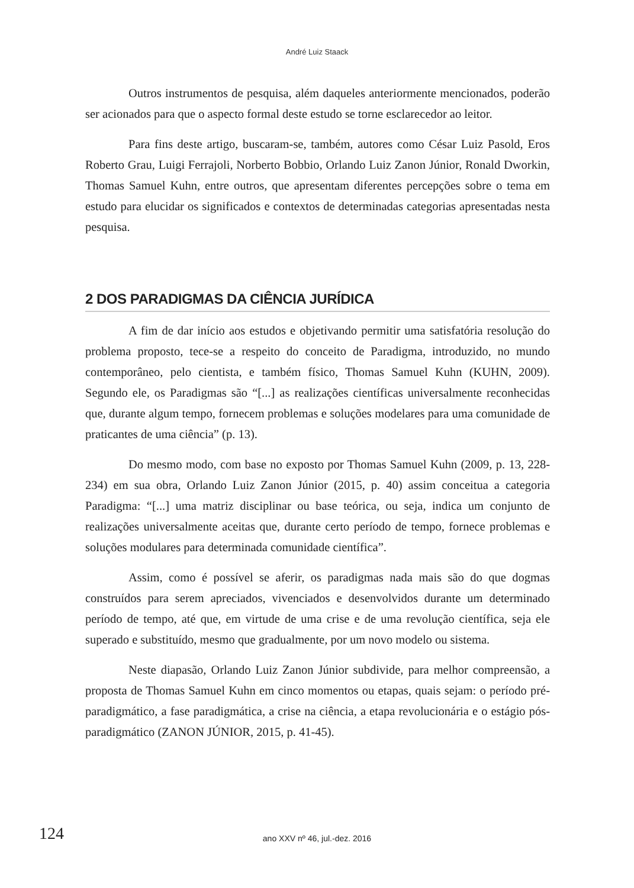André Luiz Staack
Outros instrumentos de pesquisa, além daqueles anteriormente mencionados, poderão ser acionados para que o aspecto formal deste estudo se torne esclarecedor ao leitor.
Para fins deste artigo, buscaram-se, também, autores como César Luiz Pasold, Eros Roberto Grau, Luigi Ferrajoli, Norberto Bobbio, Orlando Luiz Zanon Júnior, Ronald Dworkin, Thomas Samuel Kuhn, entre outros, que apresentam diferentes percepções sobre o tema em estudo para elucidar os significados e contextos de determinadas categorias apresentadas nesta pesquisa.
2 DOS PARADIGMAS DA CIÊNCIA JURÍDICA
A fim de dar início aos estudos e objetivando permitir uma satisfatória resolução do problema proposto, tece-se a respeito do conceito de Paradigma, introduzido, no mundo contemporâneo, pelo cientista, e também físico, Thomas Samuel Kuhn (KUHN, 2009). Segundo ele, os Paradigmas são “[...] as realizações científicas universalmente reconhecidas que, durante algum tempo, fornecem problemas e soluções modelares para uma comunidade de praticantes de uma ciência” (p. 13).
Do mesmo modo, com base no exposto por Thomas Samuel Kuhn (2009, p. 13, 228-234) em sua obra, Orlando Luiz Zanon Júnior (2015, p. 40) assim conceitua a categoria Paradigma: “[...] uma matriz disciplinar ou base teórica, ou seja, indica um conjunto de realizações universalmente aceitas que, durante certo período de tempo, fornece problemas e soluções modulares para determinada comunidade científica”.
Assim, como é possível se aferir, os paradigmas nada mais são do que dogmas construídos para serem apreciados, vivenciados e desenvolvidos durante um determinado período de tempo, até que, em virtude de uma crise e de uma revolução científica, seja ele superado e substituído, mesmo que gradualmente, por um novo modelo ou sistema.
Neste diapasão, Orlando Luiz Zanon Júnior subdivide, para melhor compreensão, a proposta de Thomas Samuel Kuhn em cinco momentos ou etapas, quais sejam: o período pré-paradigmático, a fase paradigmática, a crise na ciência, a etapa revolucionária e o estágio pós-paradigmático (ZANON JÚNIOR, 2015, p. 41-45).
124
ano XXV nº 46, jul.-dez. 2016